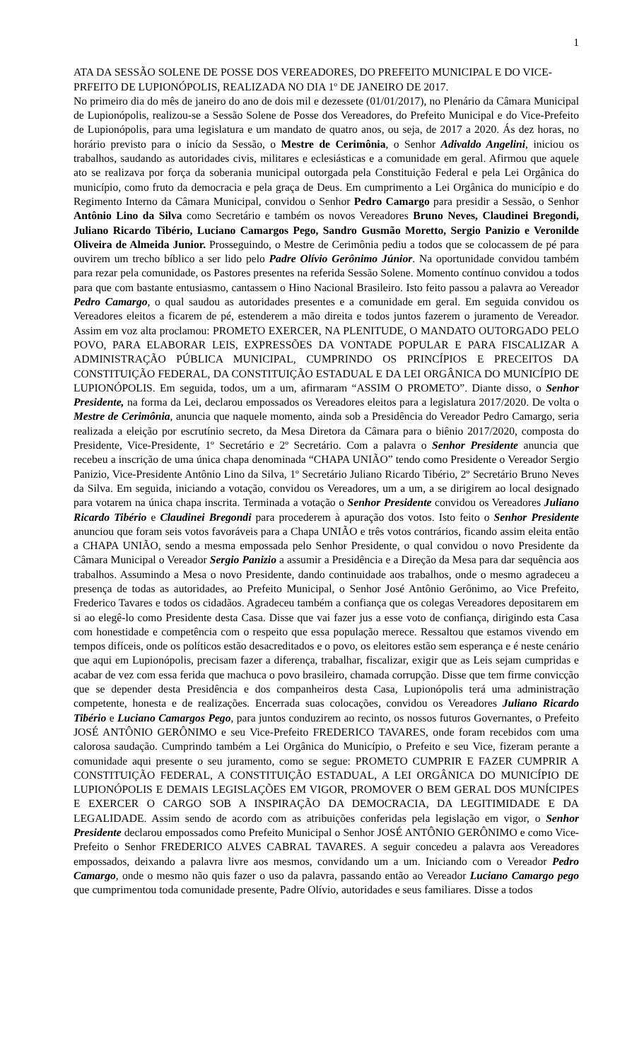1
ATA DA SESSÃO SOLENE DE POSSE DOS VEREADORES, DO PREFEITO MUNICIPAL E DO VICE-PRFEITO DE LUPIONÓPOLIS, REALIZADA NO DIA 1º DE JANEIRO DE 2017.
No primeiro dia do mês de janeiro do ano de dois mil e dezessete (01/01/2017), no Plenário da Câmara Municipal de Lupionópolis, realizou-se a Sessão Solene de Posse dos Vereadores, do Prefeito Municipal e do Vice-Prefeito de Lupionópolis, para uma legislatura e um mandato de quatro anos, ou seja, de 2017 a 2020. Ás dez horas, no horário previsto para o início da Sessão, o Mestre de Cerimônia, o Senhor Adivaldo Angelini, iniciou os trabalhos, saudando as autoridades civis, militares e eclesiásticas e a comunidade em geral. Afirmou que aquele ato se realizava por força da soberania municipal outorgada pela Constituição Federal e pela Lei Orgânica do município, como fruto da democracia e pela graça de Deus. Em cumprimento a Lei Orgânica do município e do Regimento Interno da Câmara Municipal, convidou o Senhor Pedro Camargo para presidir a Sessão, o Senhor Antônio Lino da Silva como Secretário e também os novos Vereadores Bruno Neves, Claudinei Bregondi, Juliano Ricardo Tibério, Luciano Camargos Pego, Sandro Gusmão Moretto, Sergio Panizio e Veronilde Oliveira de Almeida Junior. Prosseguindo, o Mestre de Cerimônia pediu a todos que se colocassem de pé para ouvirem um trecho bíblico a ser lido pelo Padre Olívio Gerônimo Júnior. Na oportunidade convidou também para rezar pela comunidade, os Pastores presentes na referida Sessão Solene. Momento contínuo convidou a todos para que com bastante entusiasmo, cantassem o Hino Nacional Brasileiro. Isto feito passou a palavra ao Vereador Pedro Camargo, o qual saudou as autoridades presentes e a comunidade em geral. Em seguida convidou os Vereadores eleitos a ficarem de pé, estenderem a mão direita e todos juntos fazerem o juramento de Vereador. Assim em voz alta proclamou: PROMETO EXERCER, NA PLENITUDE, O MANDATO OUTORGADO PELO POVO, PARA ELABORAR LEIS, EXPRESSÕES DA VONTADE POPULAR E PARA FISCALIZAR A ADMINISTRAÇÃO PÚBLICA MUNICIPAL, CUMPRINDO OS PRINCÍPIOS E PRECEITOS DA CONSTITUIÇÃO FEDERAL, DA CONSTITUIÇÃO ESTADUAL E DA LEI ORGÂNICA DO MUNICÍPIO DE LUPIONÓPOLIS. Em seguida, todos, um a um, afirmaram “ASSIM O PROMETO”. Diante disso, o Senhor Presidente, na forma da Lei, declarou empossados os Vereadores eleitos para a legislatura 2017/2020. De volta o Mestre de Cerimônia, anuncia que naquele momento, ainda sob a Presidência do Vereador Pedro Camargo, seria realizada a eleição por escrutínio secreto, da Mesa Diretora da Câmara para o biênio 2017/2020, composta do Presidente, Vice-Presidente, 1º Secretário e 2º Secretário. Com a palavra o Senhor Presidente anuncia que recebeu a inscrição de uma única chapa denominada “CHAPA UNIÃO” tendo como Presidente o Vereador Sergio Panizio, Vice-Presidente Antônio Lino da Silva, 1º Secretário Juliano Ricardo Tibério, 2º Secretário Bruno Neves da Silva. Em seguida, iniciando a votação, convidou os Vereadores, um a um, a se dirigirem ao local designado para votarem na única chapa inscrita. Terminada a votação o Senhor Presidente convidou os Vereadores Juliano Ricardo Tibério e Claudinei Bregondi para procederem à apuração dos votos. Isto feito o Senhor Presidente anunciou que foram seis votos favoráveis para a Chapa UNIÃO e três votos contrários, ficando assim eleita então a CHAPA UNIÃO, sendo a mesma empossada pelo Senhor Presidente, o qual convidou o novo Presidente da Câmara Municipal o Vereador Sergio Panizio a assumir a Presidência e a Direção da Mesa para dar sequência aos trabalhos. Assumindo a Mesa o novo Presidente, dando continuidade aos trabalhos, onde o mesmo agradeceu a presença de todas as autoridades, ao Prefeito Municipal, o Senhor José Antônio Gerônimo, ao Vice Prefeito, Frederico Tavares e todos os cidadãos. Agradeceu também a confiança que os colegas Vereadores depositarem em si ao elegê-lo como Presidente desta Casa. Disse que vai fazer jus a esse voto de confiança, dirigindo esta Casa com honestidade e competência com o respeito que essa população merece. Ressaltou que estamos vivendo em tempos difíceis, onde os políticos estão desacreditados e o povo, os eleitores estão sem esperança e é neste cenário que aqui em Lupionópolis, precisam fazer a diferença, trabalhar, fiscalizar, exigir que as Leis sejam cumpridas e acabar de vez com essa ferida que machuca o povo brasileiro, chamada corrupção. Disse que tem firme convicção que se depender desta Presidência e dos companheiros desta Casa, Lupionópolis terá uma administração competente, honesta e de realizações. Encerrada suas colocações, convidou os Vereadores Juliano Ricardo Tibério e Luciano Camargos Pego, para juntos conduzirem ao recinto, os nossos futuros Governantes, o Prefeito JOSÉ ANTÔNIO GERÔNIMO e seu Vice-Prefeito FREDERICO TAVARES, onde foram recebidos com uma calorosa saudação. Cumprindo também a Lei Orgânica do Município, o Prefeito e seu Vice, fizeram perante a comunidade aqui presente o seu juramento, como se segue: PROMETO CUMPRIR E FAZER CUMPRIR A CONSTITUIÇÃO FEDERAL, A CONSTITUIÇÃO ESTADUAL, A LEI ORGÂNICA DO MUNICÍPIO DE LUPIONÓPOLIS E DEMAIS LEGISLAÇÕES EM VIGOR, PROMOVER O BEM GERAL DOS MUNÍCIPES E EXERCER O CARGO SOB A INSPIRAÇÃO DA DEMOCRACIA, DA LEGITIMIDADE E DA LEGALIDADE. Assim sendo de acordo com as atribuições conferidas pela legislação em vigor, o Senhor Presidente declarou empossados como Prefeito Municipal o Senhor JOSÉ ANTÔNIO GERÔNIMO e como Vice-Prefeito o Senhor FREDERICO ALVES CABRAL TAVARES. A seguir concedeu a palavra aos Vereadores empossados, deixando a palavra livre aos mesmos, convidando um a um. Iniciando com o Vereador Pedro Camargo, onde o mesmo não quis fazer o uso da palavra, passando então ao Vereador Luciano Camargo pego que cumprimentou toda comunidade presente, Padre Olívio, autoridades e seus familiares. Disse a todos